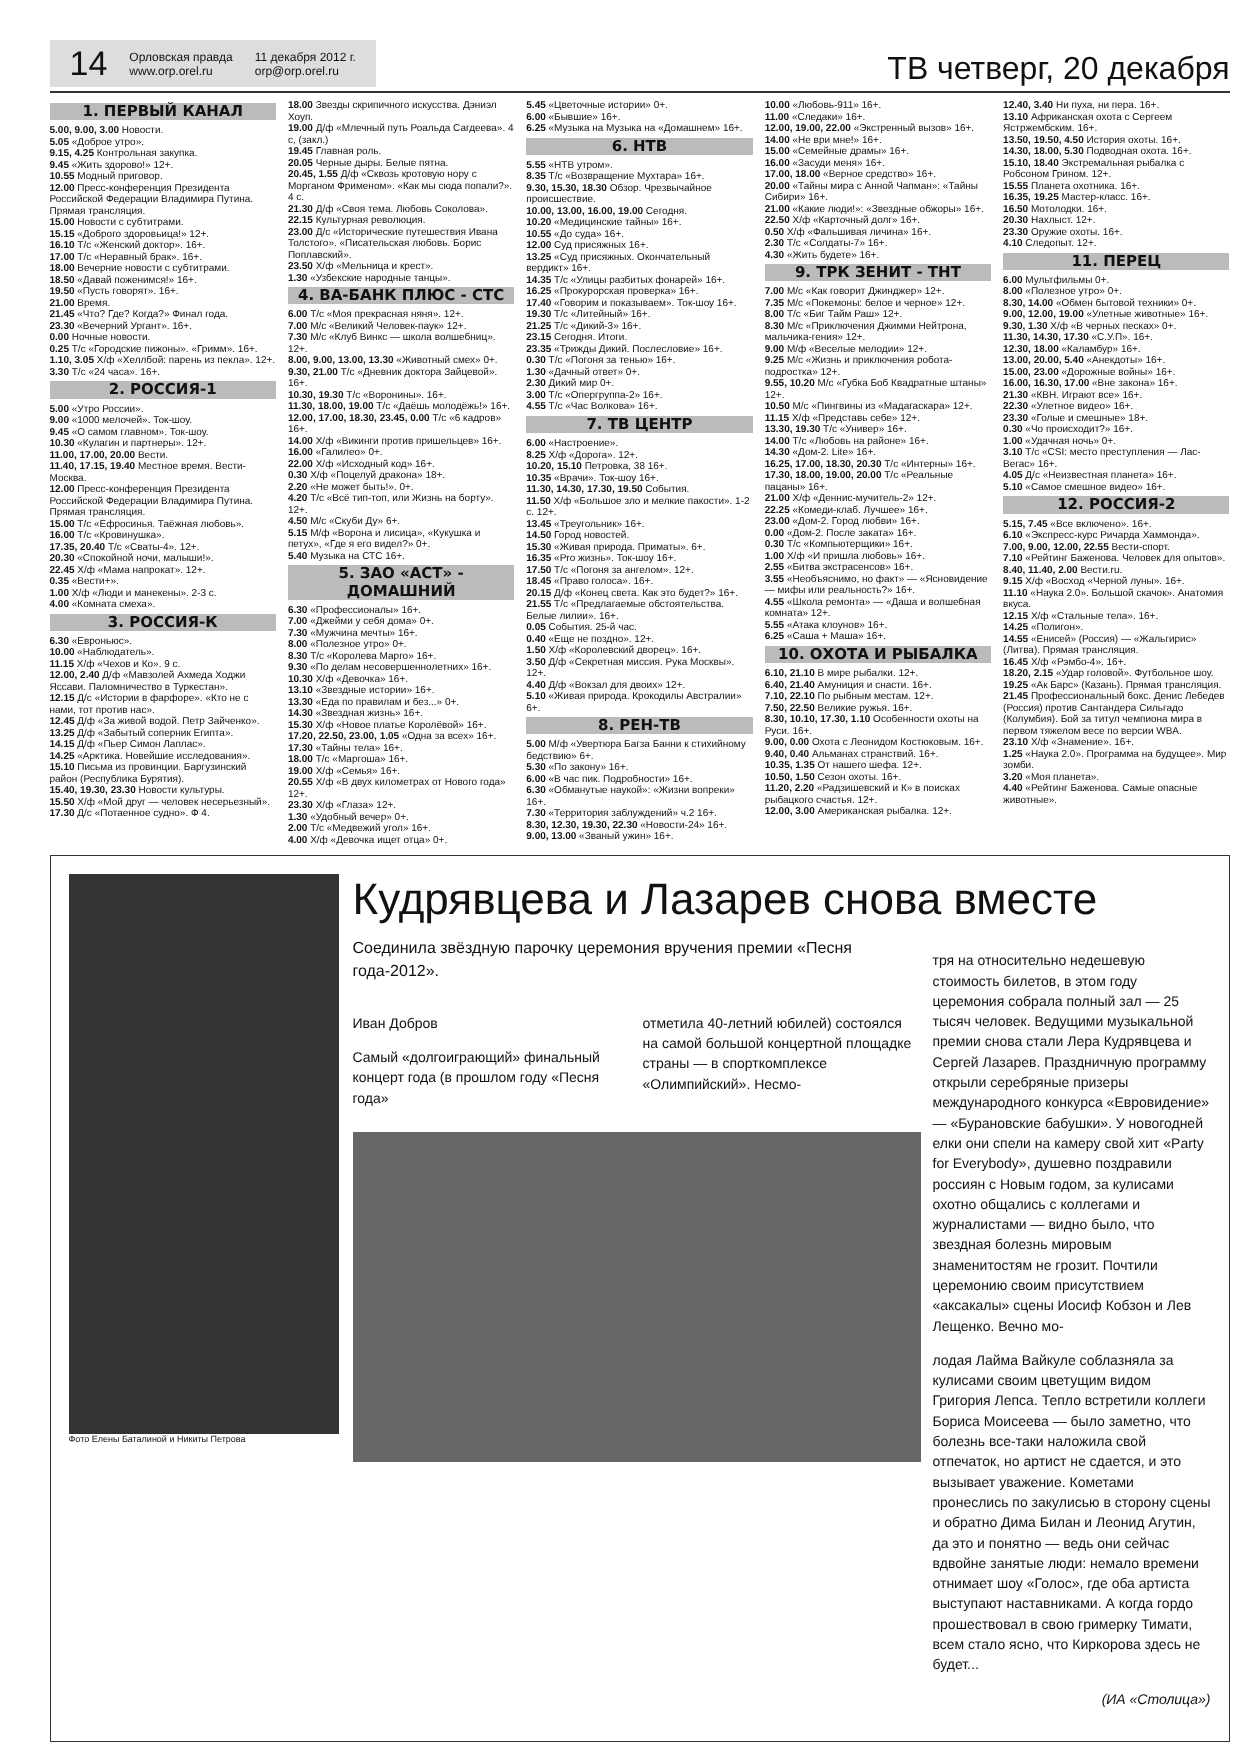14 Орловская правда
www.orp.orel.ru 11 декабря 2012 г.
orp@orp.orel.ru
ТВ четверг, 20 декабря
1. ПЕРВЫЙ КАНАЛ
5.00, 9.00, 3.00 Новости.
5.05 «Доброе утро».
9.15, 4.25 Контрольная закупка.
9.45 «Жить здорово!» 12+.
10.55 Модный приговор.
12.00 Пресс-конференция Президента Российской Федерации Владимира Путина. Прямая трансляция.
15.00 Новости с субтитрами.
15.15 «Доброго здоровьица!» 12+.
16.10 Т/с «Женский доктор». 16+.
17.00 Т/с «Неравный брак». 16+.
18.00 Вечерние новости с субтитрами.
18.50 «Давай поженимся!» 16+.
19.50 «Пусть говорят». 16+.
21.00 Время.
21.45 «Что? Где? Когда?» Финал года.
23.30 «Вечерний Ургант». 16+.
0.00 Ночные новости.
0.25 Т/с «Городские пижоны». «Гримм». 16+.
1.10, 3.05 Х/ф «Хеллбой: парень из пекла». 12+.
3.30 Т/с «24 часа». 16+.
2. РОССИЯ-1
5.00 «Утро России».
9.00 «1000 мелочей». Ток-шоу.
9.45 «О самом главном». Ток-шоу.
10.30 «Кулагин и партнеры». 12+.
11.00, 17.00, 20.00 Вести.
11.40, 17.15, 19.40 Местное время. Вести-Москва.
12.00 Пресс-конференция Президента Российской Федерации Владимира Путина. Прямая трансляция.
15.00 Т/с «Ефросинья. Таёжная любовь».
16.00 Т/с «Кровинушка».
17.35, 20.40 Т/с «Сваты-4». 12+.
20.30 «Спокойной ночи, малыши!».
22.45 Х/ф «Мама напрокат». 12+.
0.35 «Вести+».
1.00 Х/ф «Люди и манекены». 2-3 с.
4.00 «Комната смеха».
3. РОССИЯ-К
6.30 «Евроньюс».
10.00 «Наблюдатель».
11.15 Х/ф «Чехов и Ко». 9 с.
12.00, 2.40 Д/ф «Мавзолей Ахмеда Ходжи Яссави. Паломничество в Туркестан».
12.15 Д/с «Истории в фарфоре». «Кто не с нами, тот против нас».
12.45 Д/ф «За живой водой. Петр Зайченко».
13.25 Д/ф «Забытый соперник Египта».
14.15 Д/ф «Пьер Симон Лаплас».
14.25 «Арктика. Новейшие исследования».
15.10 Письма из провинции. Баргузинский район (Республика Бурятия).
15.40, 19.30, 23.30 Новости культуры.
15.50 Х/ф «Мой друг — человек несерьезный».
17.30 Д/с «Потаенное судно». Ф 4.
18.00 Звезды скрипичного искусства. Дэниэл Хоуп.
19.00 Д/ф «Млечный путь Роальда Сагдеева». 4 с, (закл.)
19.45 Главная роль.
20.05 Черные дыры. Белые пятна.
20.45, 1.55 Д/ф «Сквозь кротовую нору с Морганом Фрименом». «Как мы сюда попали?». 4 с.
21.30 Д/ф «Своя тема. Любовь Соколова».
22.15 Культурная революция.
23.00 Д/с «Исторические путешествия Ивана Толстого». «Писательская любовь. Борис Поплавский».
23.50 Х/ф «Мельница и крест».
1.30 «Узбекские народные танцы».
4. ВА-БАНК ПЛЮС - СТС
6.00 Т/с «Моя прекрасная няня». 12+.
7.00 М/с «Великий Человек-паук» 12+.
7.30 М/с «Клуб Винкс — школа волшебниц». 12+.
8.00, 9.00, 13.00, 13.30 «Животный смех» 0+.
9.30, 21.00 Т/с «Дневник доктора Зайцевой». 16+.
10.30, 19.30 Т/с «Воронины». 16+.
11.30, 18.00, 19.00 Т/с «Даёшь молодёжь!» 16+.
12.00, 17.00, 18.30, 23.45, 0.00 Т/с «6 кадров» 16+.
14.00 Х/ф «Викинги против пришельцев» 16+.
16.00 «Галилео» 0+.
22.00 Х/ф «Исходный код» 16+.
0.30 Х/ф «Поцелуй дракона» 18+.
2.20 «Не может быть!». 0+.
4.20 Т/с «Всё тип-топ, или Жизнь на борту». 12+.
4.50 М/с «Скуби Ду» 6+.
5.15 М/ф «Ворона и лисица», «Кукушка и петух», «Где я его видел?» 0+.
5.40 Музыка на СТС 16+.
5. ЗАО «АСТ» - ДОМАШНИЙ
6.30 «Профессионалы» 16+.
7.00 «Джейми у себя дома» 0+.
7.30 «Мужчина мечты» 16+.
8.00 «Полезное утро» 0+.
8.30 Т/с «Королева Марго» 16+.
9.30 «По делам несовершеннолетних» 16+.
10.30 Х/ф «Девочка» 16+.
13.10 «Звездные истории» 16+.
13.30 «Еда по правилам и без...» 0+.
14.30 «Звездная жизнь» 16+.
15.30 Х/ф «Новое платье Королёвой» 16+.
17.20, 22.50, 23.00, 1.05 «Одна за всех» 16+.
17.30 «Тайны тела» 16+.
18.00 Т/с «Маргоша» 16+.
19.00 Х/ф «Семья» 16+.
20.55 Х/ф «В двух километрах от Нового года» 12+.
23.30 Х/ф «Глаза» 12+.
1.30 «Удобный вечер» 0+.
2.00 Т/с «Медвежий угол» 16+.
4.00 Х/ф «Девочка ищет отца» 0+.
5.45 «Цветочные истории» 0+.
6.00 «Бывшие» 16+.
6.25 «Музыка на Музыка на «Домашнем» 16+.
6. НТВ
5.55 «НТВ утром».
8.35 Т/с «Возвращение Мухтара» 16+.
9.30, 15.30, 18.30 Обзор. Чрезвычайное происшествие.
10.00, 13.00, 16.00, 19.00 Сегодня.
10.20 «Медицинские тайны» 16+.
10.55 «До суда» 16+.
12.00 Суд присяжных 16+.
13.25 «Суд присяжных. Окончательный вердикт» 16+.
14.35 Т/с «Улицы разбитых фонарей» 16+.
16.25 «Прокурорская проверка» 16+.
17.40 «Говорим и показываем». Ток-шоу 16+.
19.30 Т/с «Литейный» 16+.
21.25 Т/с «Дикий-3» 16+.
23.15 Сегодня. Итоги.
23.35 «Трижды Дикий. Послесловие» 16+.
0.30 Т/с «Погоня за тенью» 16+.
1.30 «Дачный ответ» 0+.
2.30 Дикий мир 0+.
3.00 Т/с «Опергруппа-2» 16+.
4.55 Т/с «Час Волкова» 16+.
7. ТВ ЦЕНТР
6.00 «Настроение».
8.25 Х/ф «Дорога». 12+.
10.20, 15.10 Петровка, 38 16+.
10.35 «Врачи». Ток-шоу 16+.
11.30, 14.30, 17.30, 19.50 События.
11.50 Х/ф «Большое зло и мелкие пакости». 1-2 с. 12+.
13.45 «Треугольник» 16+.
14.50 Город новостей.
15.30 «Живая природа. Приматы». 6+.
16.35 «Pro жизнь». Ток-шоу 16+.
17.50 Т/с «Погоня за ангелом». 12+.
18.45 «Право голоса». 16+.
20.15 Д/ф «Конец света. Как это будет?» 16+.
21.55 Т/с «Предлагаемые обстоятельства. Белые лилии». 16+.
0.05 События. 25-й час.
0.40 «Еще не поздно». 12+.
1.50 Х/ф «Королевский дворец». 16+.
3.50 Д/ф «Секретная миссия. Рука Москвы». 12+.
4.40 Д/ф «Вокзал для двоих» 12+.
5.10 «Живая природа. Крокодилы Австралии» 6+.
8. РЕН-ТВ
5.00 М/ф «Увертюра Багза Банни к стихийному бедствию» 6+.
5.30 «По закону» 16+.
6.00 «В час пик. Подробности» 16+.
6.30 «Обманутые наукой»: «Жизни вопреки» 16+.
7.30 «Территория заблуждений» ч.2 16+.
8.30, 12.30, 19.30, 22.30 «Новости-24» 16+.
9.00, 13.00 «Званый ужин» 16+.
10.00 «Любовь-911» 16+.
11.00 «Следаки» 16+.
12.00, 19.00, 22.00 «Экстренный вызов» 16+.
14.00 «Не ври мне!» 16+.
15.00 «Семейные драмы» 16+.
16.00 «Засуди меня» 16+.
17.00, 18.00 «Верное средство» 16+.
20.00 «Тайны мира с Анной Чапман»: «Тайны Сибири» 16+.
21.00 «Какие люди!»: «Звездные обжоры» 16+.
22.50 Х/ф «Карточный долг» 16+.
0.50 Х/ф «Фальшивая личина» 16+.
2.30 Т/с «Солдаты-7» 16+.
4.30 «Жить будете» 16+.
9. ТРК ЗЕНИТ - ТНТ
7.00 М/с «Как говорит Джинджер» 12+.
7.35 М/с «Покемоны: белое и черное» 12+.
8.00 Т/с «Биг Тайм Раш» 12+.
8.30 М/с «Приключения Джимми Нейтрона, мальчика-гения» 12+.
9.00 М/ф «Веселые мелодии» 12+.
9.25 М/с «Жизнь и приключения робота-подростка» 12+.
9.55, 10.20 М/с «Губка Боб Квадратные штаны» 12+.
10.50 М/с «Пингвины из «Мадагаскара» 12+.
11.15 Х/ф «Представь себе» 12+.
13.30, 19.30 Т/с «Универ» 16+.
14.00 Т/с «Любовь на районе» 16+.
14.30 «Дом-2. Lite» 16+.
16.25, 17.00, 18.30, 20.30 Т/с «Интерны» 16+.
17.30, 18.00, 19.00, 20.00 Т/с «Реальные пацаны» 16+.
21.00 Х/ф «Деннис-мучитель-2» 12+.
22.25 «Комеди-клаб. Лучшее» 16+.
23.00 «Дом-2. Город любви» 16+.
0.00 «Дом-2. После заката» 16+.
0.30 Т/с «Компьютерщики» 16+.
1.00 Х/ф «И пришла любовь» 16+.
2.55 «Битва экстрасенсов» 16+.
3.55 «Необъяснимо, но факт» — «Ясновидение — мифы или реальность?» 16+.
4.55 «Школа ремонта» — «Даша и волшебная комната» 12+.
5.55 «Атака клоунов» 16+.
6.25 «Саша + Маша» 16+.
10. ОХОТА И РЫБАЛКА
6.10, 21.10 В мире рыбалки. 12+.
6.40, 21.40 Амуниция и снасти. 16+.
7.10, 22.10 По рыбным местам. 12+.
7.50, 22.50 Великие ружья. 16+.
8.30, 10.10, 17.30, 1.10 Особенности охоты на Руси. 16+.
9.00, 0.00 Охота с Леонидом Костюковым. 16+.
9.40, 0.40 Альманах странствий. 16+.
10.35, 1.35 От нашего шефа. 12+.
10.50, 1.50 Сезон охоты. 16+.
11.20, 2.20 «Радзишевский и К» в поисках рыбацкого счастья. 12+.
12.00, 3.00 Американская рыбалка. 12+.
12.40, 3.40 Ни пуха, ни пера. 16+.
13.10 Африканская охота с Сергеем Ястржембским. 16+.
13.50, 19.50, 4.50 История охоты. 16+.
14.30, 18.00, 5.30 Подводная охота. 16+.
15.10, 18.40 Экстремальная рыбалка с Робсоном Грином. 12+.
15.55 Планета охотника. 16+.
16.35, 19.25 Мастер-класс. 16+.
16.50 Мотолодки. 16+.
20.30 Нахлыст. 12+.
23.30 Оружие охоты. 16+.
4.10 Следопыт. 12+.
11. ПЕРЕЦ
6.00 Мультфильмы 0+.
8.00 «Полезное утро» 0+.
8.30, 14.00 «Обмен бытовой техники» 0+.
9.00, 12.00, 19.00 «Улетные животные» 16+.
9.30, 1.30 Х/ф «В черных песках» 0+.
11.30, 14.30, 17.30 «С.У.П». 16+.
12.30, 18.00 «Каламбур» 16+.
13.00, 20.00, 5.40 «Анекдоты» 16+.
15.00, 23.00 «Дорожные войны» 16+.
16.00, 16.30, 17.00 «Вне закона» 16+.
21.30 «КВН. Играют все» 16+.
22.30 «Улетное видео» 16+.
23.30 «Голые и смешные» 18+.
0.30 «Чо происходит?» 16+.
1.00 «Удачная ночь» 0+.
3.10 Т/с «CSI: место преступления — Лас-Вегас» 16+.
4.05 Д/с «Неизвестная планета» 16+.
5.10 «Самое смешное видео» 16+.
12. РОССИЯ-2
5.15, 7.45 «Все включено». 16+.
6.10 «Экспресс-курс Ричарда Хаммонда».
7.00, 9.00, 12.00, 22.55 Вести-спорт.
7.10 «Рейтинг Баженова. Человек для опытов».
8.40, 11.40, 2.00 Вести.ru.
9.15 Х/ф «Восход «Черной луны». 16+.
11.10 «Наука 2.0». Большой скачок». Анатомия вкуса.
12.15 Х/ф «Стальные тела». 16+.
14.25 «Полигон».
14.55 «Енисей» (Россия) — «Жальгирис» (Литва). Прямая трансляция.
16.45 Х/ф «Рэмбо-4». 16+.
18.20, 2.15 «Удар головой». Футбольное шоу.
19.25 «Ак Барс» (Казань). Прямая трансляция.
21.45 Профессиональный бокс. Денис Лебедев (Россия) против Сантандера Сильгадо (Колумбия). Бой за титул чемпиона мира в первом тяжелом весе по версии WBA.
23.10 Х/ф «Знамение». 16+.
1.25 «Наука 2.0». Программа на будущее». Мир зомби.
3.20 «Моя планета».
4.40 «Рейтинг Баженова. Самые опасные животные».
Фото Елены Баталиной и Никиты Петрова
Кудрявцева и Лазарев снова вместе
Соединила звёздную парочку церемония вручения премии «Песня года-2012».
Иван Добров
Самый «долгоиграющий» финальный концерт года (в прошлом году «Песня года»
отметила 40-летний юбилей) состоялся на самой большой концертной площадке страны — в спорткомплексе «Олимпийский». Несмо-
тря на относительно недешевую стоимость билетов, в этом году церемония собрала полный зал — 25 тысяч человек. Ведущими музыкальной премии снова стали Лера Кудрявцева и Сергей Лазарев. Праздничную программу открыли серебряные призеры международного конкурса «Евровидение» — «Бурановские бабушки». У новогодней елки они спели на камеру свой хит «Party for Everybody», душевно поздравили россиян с Новым годом, за кулисами охотно общались с коллегами и журналистами — видно было, что звездная болезнь мировым знаменитостям не грозит. Почтили церемонию своим присутствием «аксакалы» сцены Иосиф Кобзон и Лев Лещенко. Вечно мо-
лодая Лайма Вайкуле соблазняла за кулисами своим цветущим видом Григория Лепса. Тепло встретили коллеги Бориса Моисеева — было заметно, что болезнь все-таки наложила свой отпечаток, но артист не сдается, и это вызывает уважение. Кометами пронеслись по закулисью в сторону сцены и обратно Дима Билан и Леонид Агутин, да это и понятно — ведь они сейчас вдвойне занятые люди: немало времени отнимает шоу «Голос», где оба артиста выступают наставниками. А когда гордо прошествовал в свою гримерку Тимати, всем стало ясно, что Киркорова здесь не будет...
(ИА «Столица»)